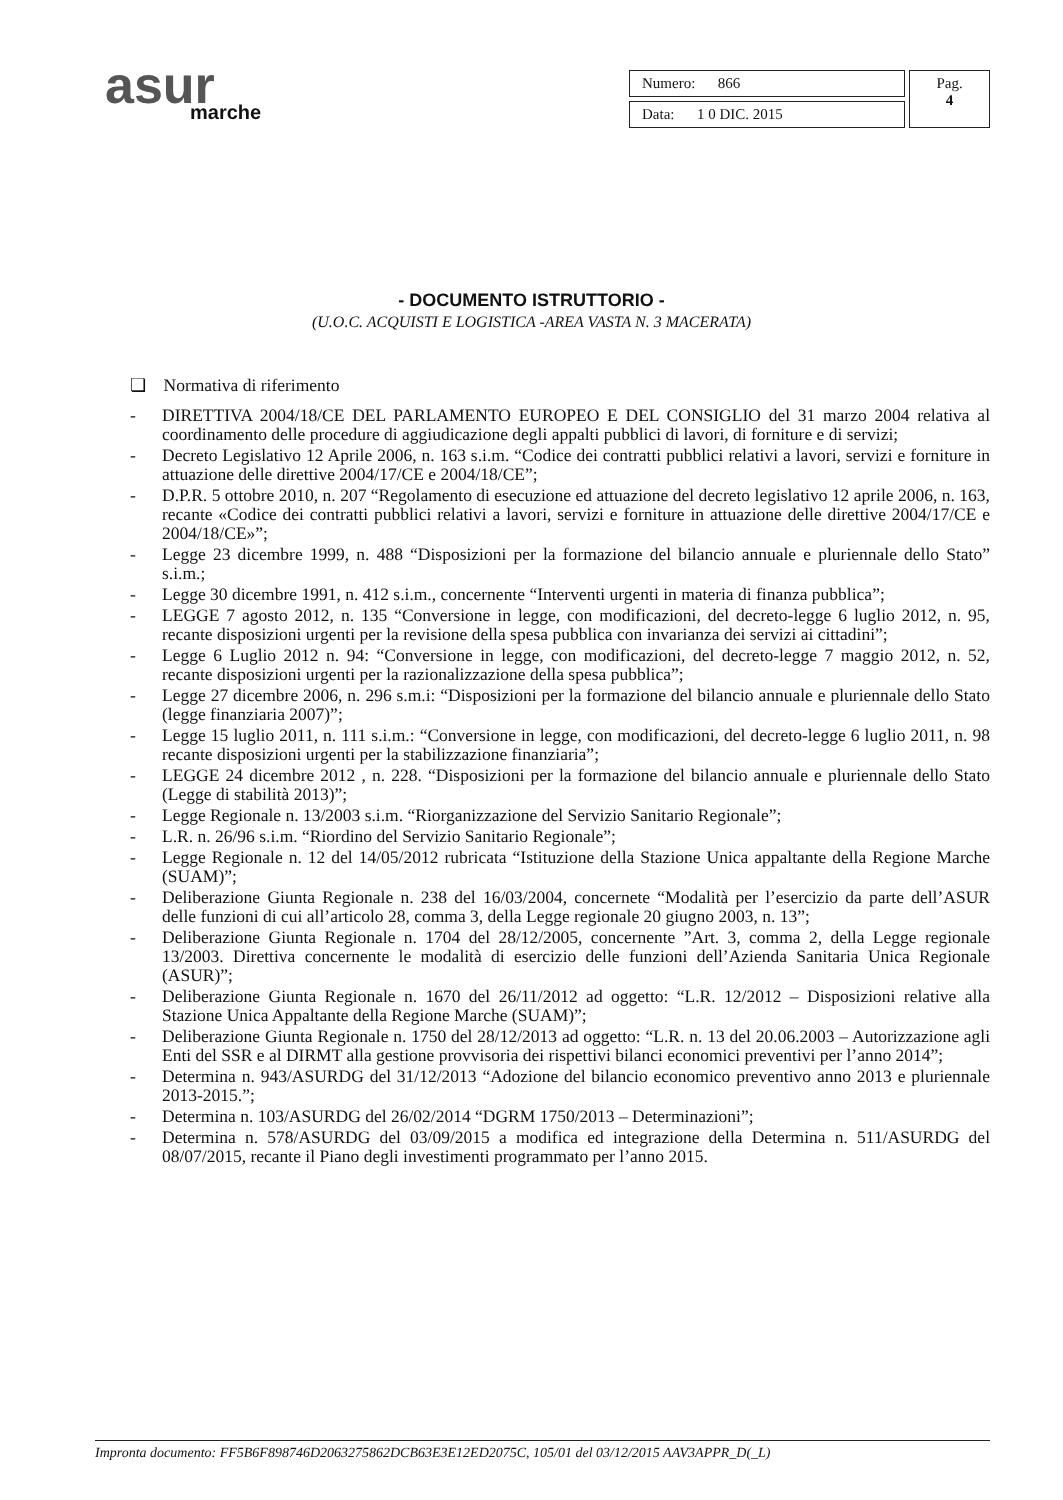asur
marche
| Numero: 866 | Pag. 4 |
| Data: 1 0 DIC. 2015 | |
- DOCUMENTO ISTRUTTORIO -
(U.O.C. ACQUISTI E LOGISTICA -AREA VASTA N. 3 MACERATA)
❏ Normativa di riferimento
- DIRETTIVA 2004/18/CE DEL PARLAMENTO EUROPEO E DEL CONSIGLIO del 31 marzo 2004 relativa al coordinamento delle procedure di aggiudicazione degli appalti pubblici di lavori, di forniture e di servizi;
- Decreto Legislativo 12 Aprile 2006, n. 163 s.i.m. “Codice dei contratti pubblici relativi a lavori, servizi e forniture in attuazione delle direttive 2004/17/CE e 2004/18/CE”;
- D.P.R. 5 ottobre 2010, n. 207 “Regolamento di esecuzione ed attuazione del decreto legislativo 12 aprile 2006, n. 163, recante «Codice dei contratti pubblici relativi a lavori, servizi e forniture in attuazione delle direttive 2004/17/CE e 2004/18/CE»”;
- Legge 23 dicembre 1999, n. 488 “Disposizioni per la formazione del bilancio annuale e pluriennale dello Stato” s.i.m.;
- Legge 30 dicembre 1991, n. 412 s.i.m., concernente “Interventi urgenti in materia di finanza pubblica”;
- LEGGE 7 agosto 2012, n. 135 “Conversione in legge, con modificazioni, del decreto-legge 6 luglio 2012, n. 95, recante disposizioni urgenti per la revisione della spesa pubblica con invarianza dei servizi ai cittadini”;
- Legge 6 Luglio 2012 n. 94: “Conversione in legge, con modificazioni, del decreto-legge 7 maggio 2012, n. 52, recante disposizioni urgenti per la razionalizzazione della spesa pubblica”;
- Legge 27 dicembre 2006, n. 296 s.m.i: “Disposizioni per la formazione del bilancio annuale e pluriennale dello Stato (legge finanziaria 2007)”;
- Legge 15 luglio 2011, n. 111 s.i.m.: “Conversione in legge, con modificazioni, del decreto-legge 6 luglio 2011, n. 98 recante disposizioni urgenti per la stabilizzazione finanziaria”;
- LEGGE 24 dicembre 2012 , n. 228. “Disposizioni per la formazione del bilancio annuale e pluriennale dello Stato (Legge di stabilità 2013)”;
- Legge Regionale n. 13/2003 s.i.m. “Riorganizzazione del Servizio Sanitario Regionale”;
- L.R. n. 26/96 s.i.m. “Riordino del Servizio Sanitario Regionale”;
- Legge Regionale n. 12 del 14/05/2012 rubricata “Istituzione della Stazione Unica appaltante della Regione Marche (SUAM)”;
- Deliberazione Giunta Regionale n. 238 del 16/03/2004, concernete “Modalità per l’esercizio da parte dell’ASUR delle funzioni di cui all’articolo 28, comma 3, della Legge regionale 20 giugno 2003, n. 13”;
- Deliberazione Giunta Regionale n. 1704 del 28/12/2005, concernente ”Art. 3, comma 2, della Legge regionale 13/2003. Direttiva concernente le modalità di esercizio delle funzioni dell’Azienda Sanitaria Unica Regionale (ASUR)”;
- Deliberazione Giunta Regionale n. 1670 del 26/11/2012 ad oggetto: “L.R. 12/2012 – Disposizioni relative alla Stazione Unica Appaltante della Regione Marche (SUAM)”;
- Deliberazione Giunta Regionale n. 1750 del 28/12/2013 ad oggetto: “L.R. n. 13 del 20.06.2003 – Autorizzazione agli Enti del SSR e al DIRMT alla gestione provvisoria dei rispettivi bilanci economici preventivi per l’anno 2014”;
- Determina n. 943/ASURDG del 31/12/2013 “Adozione del bilancio economico preventivo anno 2013 e pluriennale 2013-2015.”;
- Determina n. 103/ASURDG del 26/02/2014 “DGRM 1750/2013 – Determinazioni”;
- Determina n. 578/ASURDG del 03/09/2015 a modifica ed integrazione della Determina n. 511/ASURDG del 08/07/2015, recante il Piano degli investimenti programmato per l’anno 2015.
Impronta documento: FF5B6F898746D2063275862DCB63E3E12ED2075C, 105/01 del 03/12/2015 AAV3APPR_D(_L)